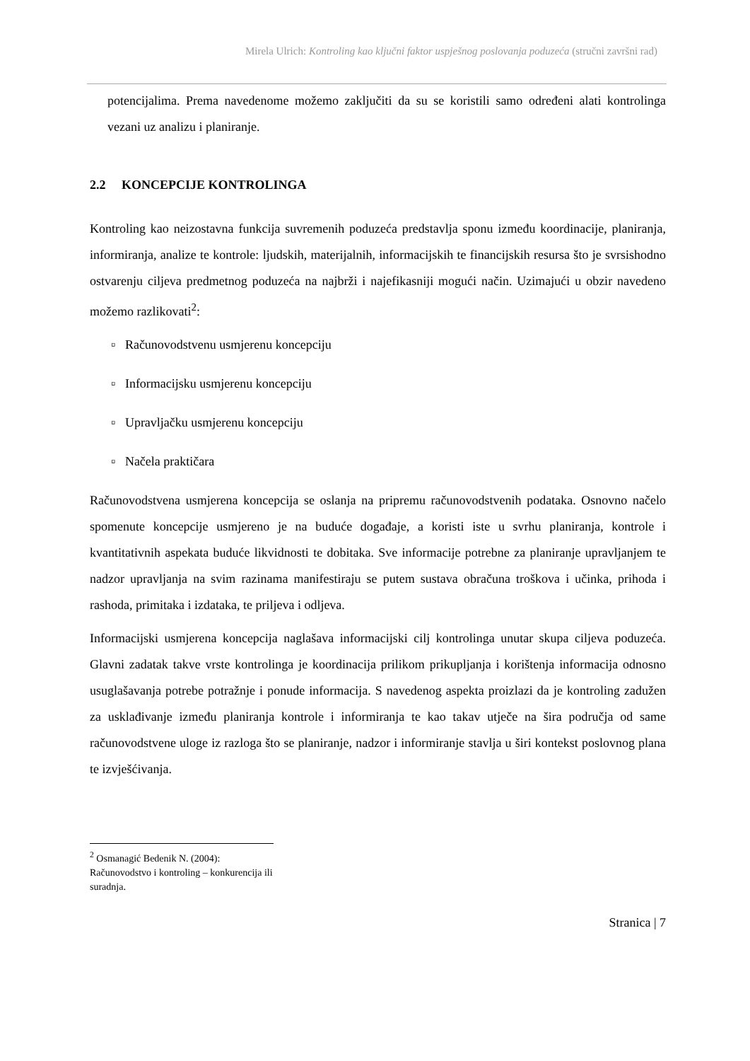Mirela Ulrich: Kontroling kao ključni faktor uspješnog poslovanja poduzeća (stručni završni rad)
potencijalima. Prema navedenome možemo zaključiti da su se koristili samo određeni alati kontrolinga vezani uz analizu i planiranje.
2.2 KONCEPCIJE KONTROLINGA
Kontroling kao neizostavna funkcija suvremenih poduzeća predstavlja sponu između koordinacije, planiranja, informiranja, analize te kontrole: ljudskih, materijalnih, informacijskih te financijskih resursa što je svrsishodno ostvarenju ciljeva predmetnog poduzeća na najbrži i najefikasniji mogući način. Uzimajući u obzir navedeno možemo razlikovati<sup>2</sup>:
▫ Računovodstvenu usmjerenu koncepciju
▫ Informacijsku usmjerenu koncepciju
▫ Upravljačku usmjerenu koncepciju
▫ Načela praktičara
Računovodstvena usmjerena koncepcija se oslanja na pripremu računovodstvenih podataka. Osnovno načelo spomenute koncepcije usmjereno je na buduće događaje, a koristi iste u svrhu planiranja, kontrole i kvantitativnih aspekata buduće likvidnosti te dobitaka. Sve informacije potrebne za planiranje upravljanjem te nadzor upravljanja na svim razinama manifestiraju se putem sustava obračuna troškova i učinka, prihoda i rashoda, primitaka i izdataka, te priljeva i odljeva.
Informacijski usmjerena koncepcija naglašava informacijski cilj kontrolinga unutar skupa ciljeva poduzeća. Glavni zadatak takve vrste kontrolinga je koordinacija prilikom prikupljanja i korištenja informacija odnosno usuglašavanja potrebe potražnje i ponude informacija. S navedenog aspekta proizlazi da je kontroling zadužen za usklađivanje između planiranja kontrole i informiranja te kao takav utječe na šira područja od same računovodstvene uloge iz razloga što se planiranje, nadzor i informiranje stavlja u širi kontekst poslovnog plana te izvješćivanja.
<sup>2</sup> Osmanagić Bedenik N. (2004): Računovodstvo i kontroling – konkurencija ili suradnja.
Stranica | 7